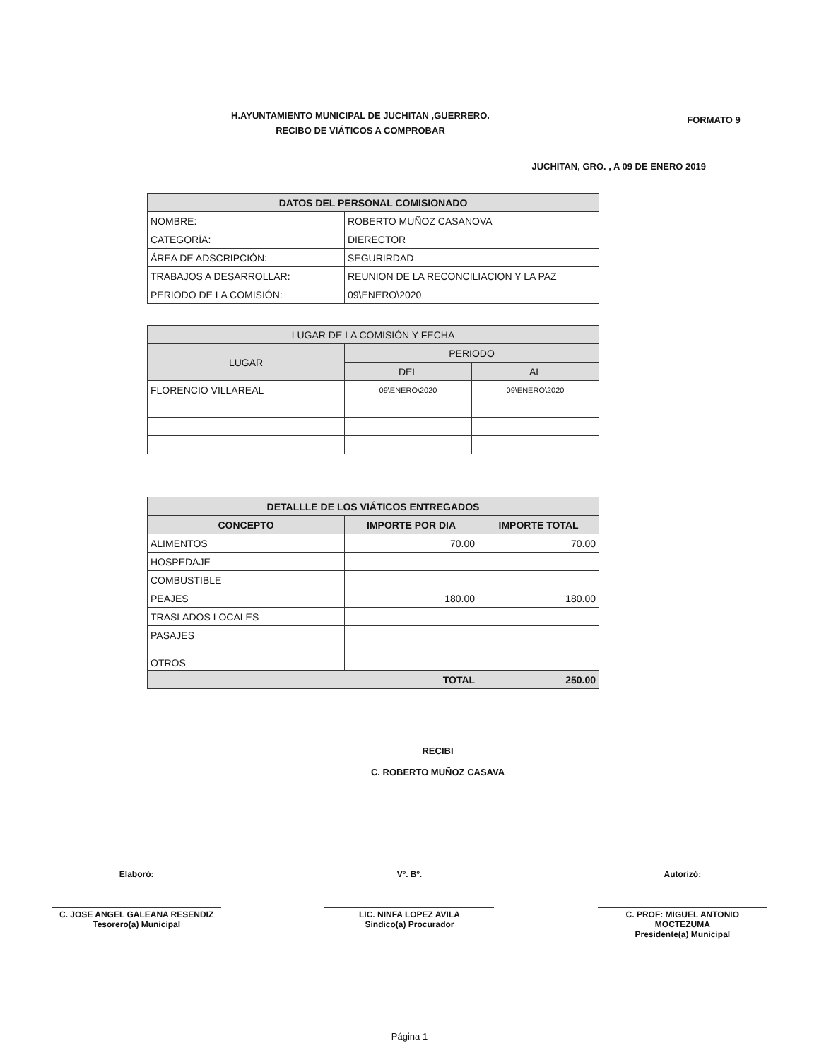H.AYUNTAMIENTO MUNICIPAL DE JUCHITAN ,GUERRERO.
RECIBO DE VIÁTICOS A COMPROBAR
FORMATO 9
JUCHITAN, GRO. , A 09 DE ENERO 2019
| DATOS DEL PERSONAL COMISIONADO | |
| --- | --- |
| NOMBRE: | ROBERTO MUÑOZ CASANOVA |
| CATEGORÍA: | DIERECTOR |
| ÁREA DE ADSCRIPCIÓN: | SEGURIRDAD |
| TRABAJOS A DESARROLLAR: | REUNION DE LA RECONCILIACION Y LA PAZ |
| PERIODO DE LA COMISIÓN: | 09\ENERO\2020 |
| LUGAR DE LA COMISIÓN Y FECHA | | |
| LUGAR | PERIODO | |
| | DEL | AL |
| FLORENCIO VILLAREAL | 09\ENERO\2020 | 09\ENERO\2020 |
| DETALLLE DE LOS VIÁTICOS ENTREGADOS | | |
| --- | --- | --- |
| CONCEPTO | IMPORTE POR DIA | IMPORTE TOTAL |
| ALIMENTOS | 70.00 | 70.00 |
| HOSPEDAJE | | |
| COMBUSTIBLE | | |
| PEAJES | 180.00 | 180.00 |
| TRASLADOS LOCALES | | |
| PASAJES | | |
| OTROS | | |
| TOTAL | | 250.00 |
RECIBI
C. ROBERTO MUÑOZ CASAVA
Elaboró:
C. JOSE ANGEL GALEANA RESENDIZ
Tesorero(a) Municipal
Vº. Bº.
LIC. NINFA LOPEZ AVILA
Síndico(a) Procurador
Autorizó:
C. PROF: MIGUEL ANTONIO MOCTEZUMA
Presidente(a) Municipal
Página 1